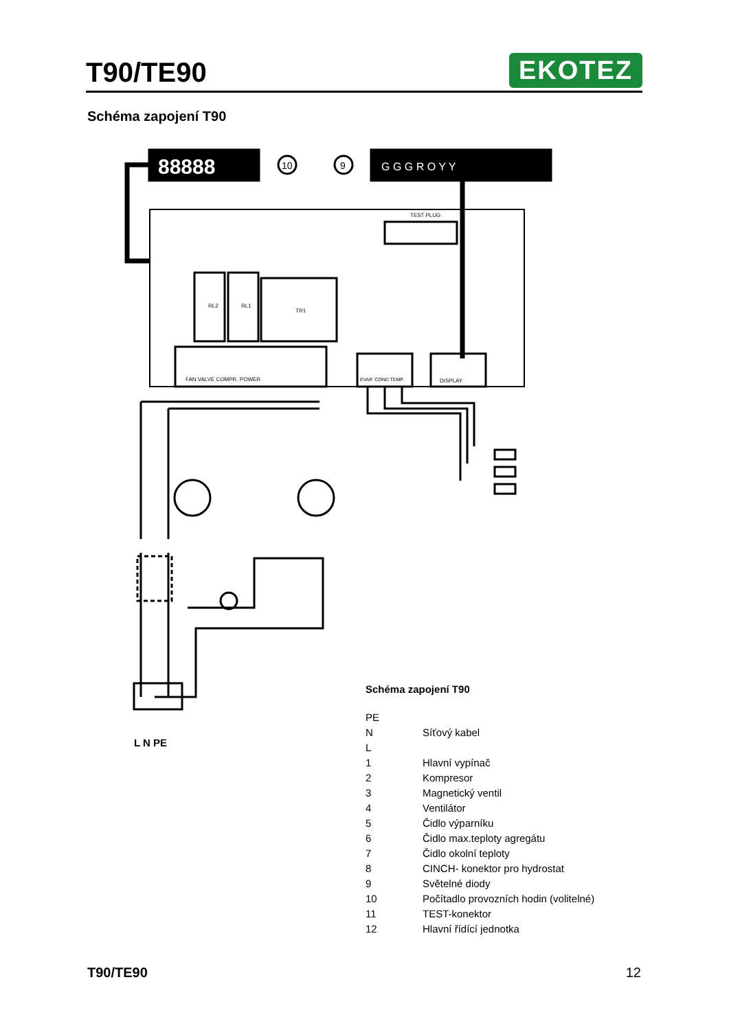T90/TE90
EKOTEZ
Schéma zapojení T90
88888
G G G R O Y Y
10
9
TEST PLUG
RL2
RL1
TR1
FAN VALVE COMPR. POWER
EVAP. COND TEMP.
DISPLAY
L N PE
Schéma zapojení T90
PE
N Síťový kabel
L
1 Hlavní vypínač
2 Kompresor
3 Magnetický ventil
4 Ventilátor
5 Čidlo výparníku
6 Čidlo max.teploty agregátu
7 Čidlo okolní teploty
8 CINCH- konektor pro hydrostat
9 Světelné diody
10 Počítadlo provozních hodin (volitelné)
11 TEST-konektor
12 Hlavní řídící jednotka
T90/TE90 12